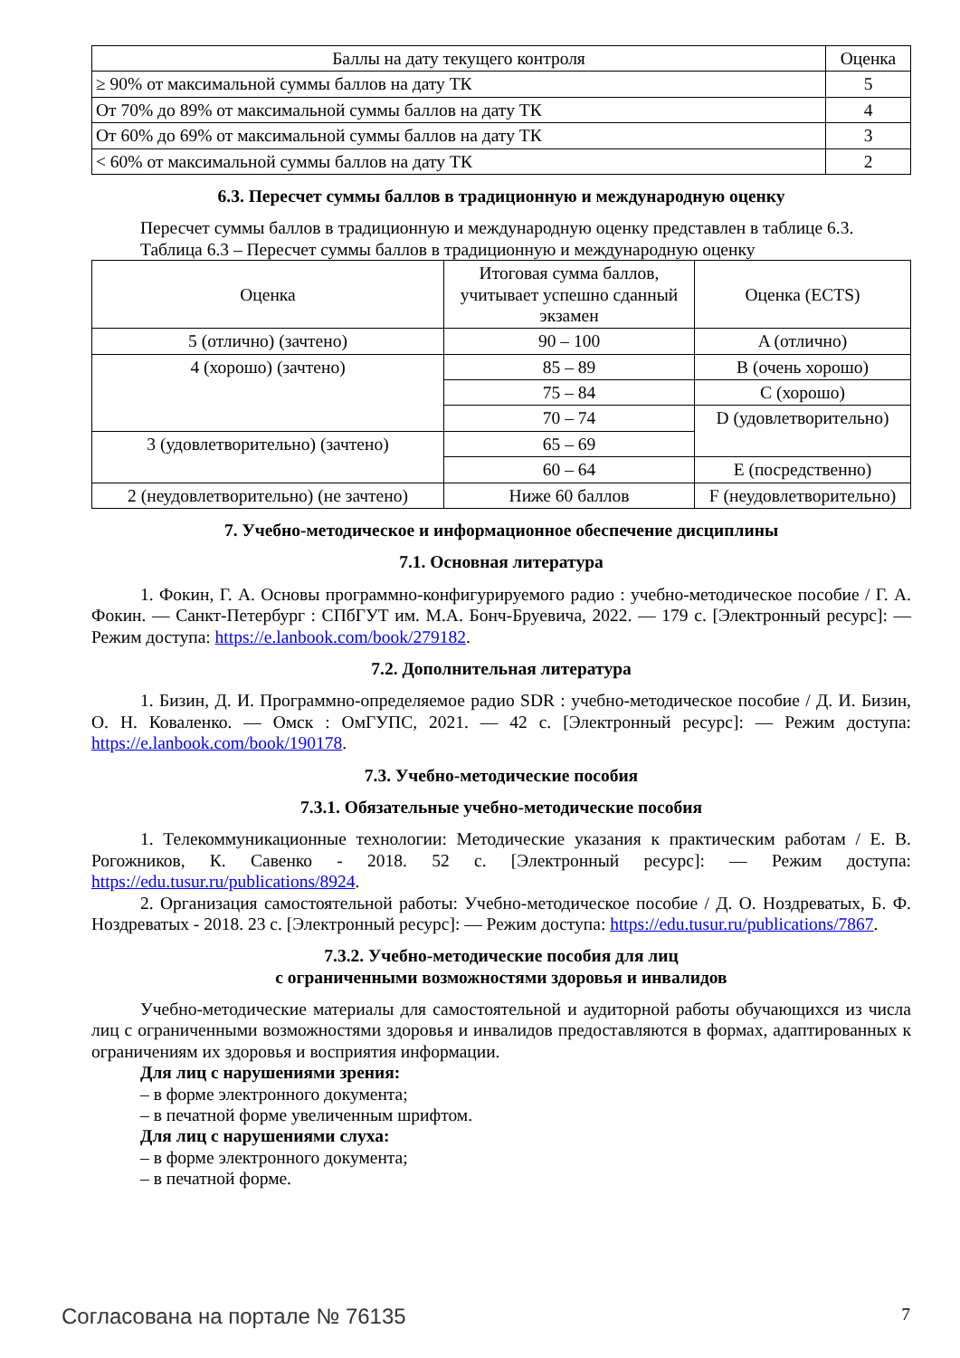| Баллы на дату текущего контроля | Оценка |
| --- | --- |
| ≥ 90% от максимальной суммы баллов на дату ТК | 5 |
| От 70% до 89% от максимальной суммы баллов на дату ТК | 4 |
| От 60% до 69% от максимальной суммы баллов на дату ТК | 3 |
| < 60% от максимальной суммы баллов на дату ТК | 2 |
6.3. Пересчет суммы баллов в традиционную и международную оценку
Пересчет суммы баллов в традиционную и международную оценку представлен в таблице 6.3.
Таблица 6.3 – Пересчет суммы баллов в традиционную и международную оценку
| Оценка | Итоговая сумма баллов, учитывает успешно сданный экзамен | Оценка (ECTS) |
| --- | --- | --- |
| 5 (отлично) (зачтено) | 90 – 100 | A (отлично) |
| 4 (хорошо) (зачтено) | 85 – 89 | B (очень хорошо) |
| | 75 – 84 | C (хорошо) |
| | 70 – 74 | D (удовлетворительно) |
| 3 (удовлетворительно) (зачтено) | 65 – 69 | |
| | 60 – 64 | E (посредственно) |
| 2 (неудовлетворительно) (не зачтено) | Ниже 60 баллов | F (неудовлетворительно) |
7. Учебно-методическое и информационное обеспечение дисциплины
7.1. Основная литература
1. Фокин, Г. А. Основы программно-конфигурируемого радио : учебно-методическое пособие / Г. А. Фокин. — Санкт-Петербург : СПбГУТ им. М.А. Бонч-Бруевича, 2022. — 179 с. [Электронный ресурс]: — Режим доступа: https://e.lanbook.com/book/279182.
7.2. Дополнительная литература
1. Бизин, Д. И. Программно-определяемое радио SDR : учебно-методическое пособие / Д. И. Бизин, О. Н. Коваленко. — Омск : ОмГУПС, 2021. — 42 с. [Электронный ресурс]: — Режим доступа: https://e.lanbook.com/book/190178.
7.3. Учебно-методические пособия
7.3.1. Обязательные учебно-методические пособия
1. Телекоммуникационные технологии: Методические указания к практическим работам / Е. В. Рогожников, К. Савенко - 2018. 52 с. [Электронный ресурс]: — Режим доступа: https://edu.tusur.ru/publications/8924.
2. Организация самостоятельной работы: Учебно-методическое пособие / Д. О. Ноздреватых, Б. Ф. Ноздреватых - 2018. 23 с. [Электронный ресурс]: — Режим доступа: https://edu.tusur.ru/publications/7867.
7.3.2. Учебно-методические пособия для лиц
с ограниченными возможностями здоровья и инвалидов
Учебно-методические материалы для самостоятельной и аудиторной работы обучающихся из числа лиц с ограниченными возможностями здоровья и инвалидов предоставляются в формах, адаптированных к ограничениям их здоровья и восприятия информации.
Для лиц с нарушениями зрения:
– в форме электронного документа;
– в печатной форме увеличенным шрифтом.
Для лиц с нарушениями слуха:
– в форме электронного документа;
– в печатной форме.
Согласована на портале № 76135 7